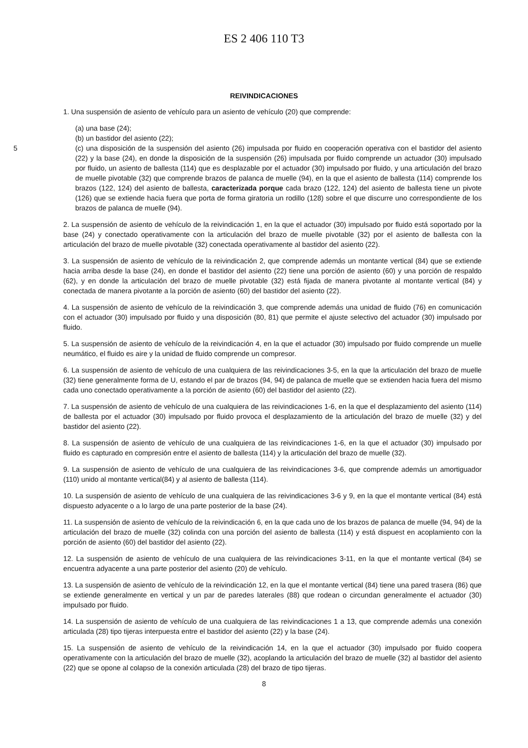ES 2 406 110 T3
REIVINDICACIONES
1. Una suspensión de asiento de vehículo para un asiento de vehículo (20) que comprende:
(a) una base (24);
(b) un bastidor del asiento (22);
5 (c) una disposición de la suspensión del asiento (26) impulsada por fluido en cooperación operativa con el bastidor del asiento (22) y la base (24), en donde la disposición de la suspensión (26) impulsada por fluido comprende un actuador (30) impulsado por fluido, un asiento de ballesta (114) que es desplazable por el actuador (30) impulsado por fluido, y una articulación del brazo de muelle pivotable (32) que comprende brazos de palanca de muelle (94), en la que el asiento de ballesta (114) comprende los brazos (122, 124) del asiento de ballesta, caracterizada porque cada brazo (122, 124) del asiento de ballesta tiene un pivote (126) que se extiende hacia fuera que porta de forma giratoria un rodillo (128) sobre el que discurre uno correspondiente de los brazos de palanca de muelle (94).
2. La suspensión de asiento de vehículo de la reivindicación 1, en la que el actuador (30) impulsado por fluido está soportado por la base (24) y conectado operativamente con la articulación del brazo de muelle pivotable (32) por el asiento de ballesta con la articulación del brazo de muelle pivotable (32) conectada operativamente al bastidor del asiento (22).
3. La suspensión de asiento de vehículo de la reivindicación 2, que comprende además un montante vertical (84) que se extiende hacia arriba desde la base (24), en donde el bastidor del asiento (22) tiene una porción de asiento (60) y una porción de respaldo (62), y en donde la articulación del brazo de muelle pivotable (32) está fijada de manera pivotante al montante vertical (84) y conectada de manera pivotante a la porción de asiento (60) del bastidor del asiento (22).
4. La suspensión de asiento de vehículo de la reivindicación 3, que comprende además una unidad de fluido (76) en comunicación con el actuador (30) impulsado por fluido y una disposición (80, 81) que permite el ajuste selectivo del actuador (30) impulsado por fluido.
5. La suspensión de asiento de vehículo de la reivindicación 4, en la que el actuador (30) impulsado por fluido comprende un muelle neumático, el fluido es aire y la unidad de fluido comprende un compresor.
6. La suspensión de asiento de vehículo de una cualquiera de las reivindicaciones 3-5, en la que la articulación del brazo de muelle (32) tiene generalmente forma de U, estando el par de brazos (94, 94) de palanca de muelle que se extienden hacia fuera del mismo cada uno conectado operativamente a la porción de asiento (60) del bastidor del asiento (22).
7. La suspensión de asiento de vehículo de una cualquiera de las reivindicaciones 1-6, en la que el desplazamiento del asiento (114) de ballesta por el actuador (30) impulsado por fluido provoca el desplazamiento de la articulación del brazo de muelle (32) y del bastidor del asiento (22).
8. La suspensión de asiento de vehículo de una cualquiera de las reivindicaciones 1-6, en la que el actuador (30) impulsado por fluido es capturado en compresión entre el asiento de ballesta (114) y la articulación del brazo de muelle (32).
9. La suspensión de asiento de vehículo de una cualquiera de las reivindicaciones 3-6, que comprende además un amortiguador (110) unido al montante vertical(84) y al asiento de ballesta (114).
10. La suspensión de asiento de vehículo de una cualquiera de las reivindicaciones 3-6 y 9, en la que el montante vertical (84) está dispuesto adyacente o a lo largo de una parte posterior de la base (24).
11. La suspensión de asiento de vehículo de la reivindicación 6, en la que cada uno de los brazos de palanca de muelle (94, 94) de la articulación del brazo de muelle (32) colinda con una porción del asiento de ballesta (114) y está dispuest en acoplamiento con la porción de asiento (60) del bastidor del asiento (22).
12. La suspensión de asiento de vehículo de una cualquiera de las reivindicaciones 3-11, en la que el montante vertical (84) se encuentra adyacente a una parte posterior del asiento (20) de vehículo.
13. La suspensión de asiento de vehículo de la reivindicación 12, en la que el montante vertical (84) tiene una pared trasera (86) que se extiende generalmente en vertical y un par de paredes laterales (88) que rodean o circundan generalmente el actuador (30) impulsado por fluido.
14. La suspensión de asiento de vehículo de una cualquiera de las reivindicaciones 1 a 13, que comprende además una conexión articulada (28) tipo tijeras interpuesta entre el bastidor del asiento (22) y la base (24).
15. La suspensión de asiento de vehículo de la reivindicación 14, en la que el actuador (30) impulsado por fluido coopera operativamente con la articulación del brazo de muelle (32), acoplando la articulación del brazo de muelle (32) al bastidor del asiento (22) que se opone al colapso de la conexión articulada (28) del brazo de tipo tijeras.
8